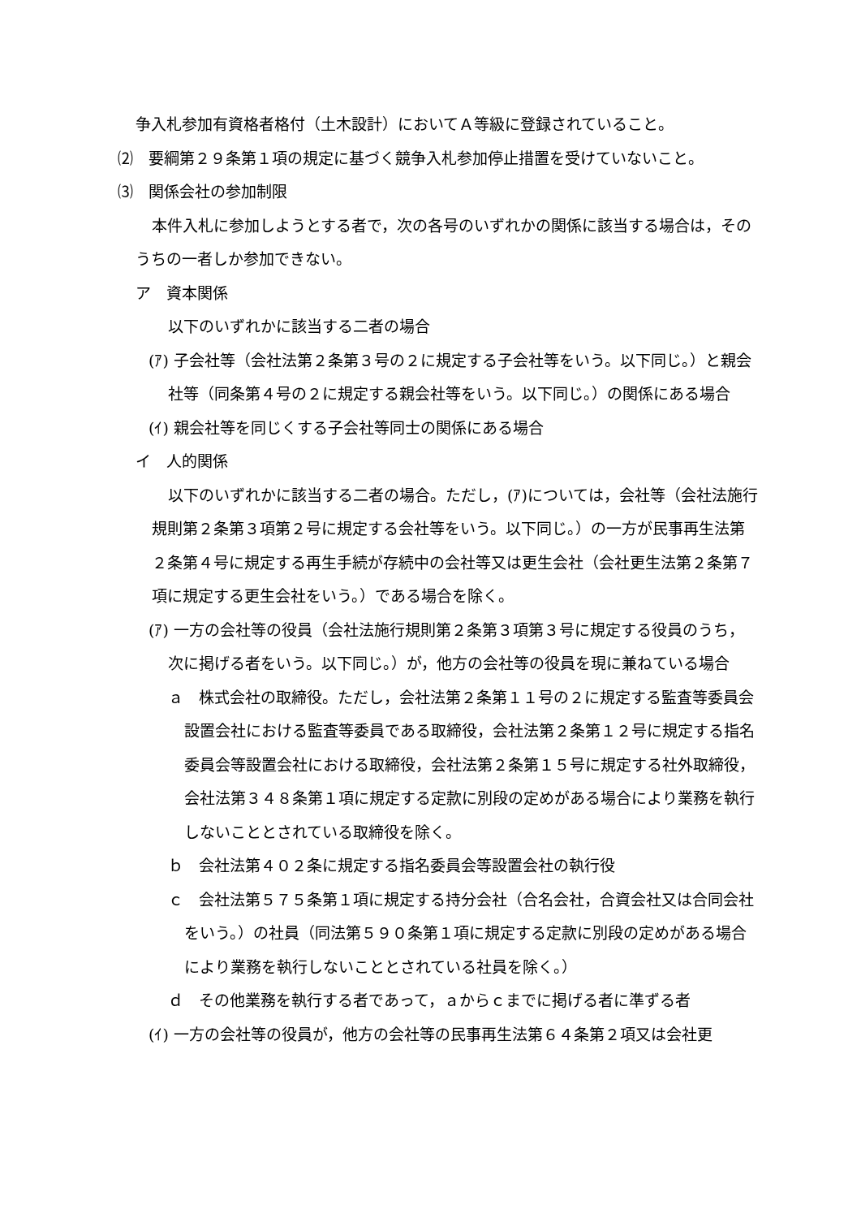争入札参加有資格者格付（土木設計）においてＡ等級に登録されていること。
⑵　要綱第２９条第１項の規定に基づく競争入札参加停止措置を受けていないこと。
⑶　関係会社の参加制限
本件入札に参加しようとする者で，次の各号のいずれかの関係に該当する場合は，そのうちの一者しか参加できない。
ア　資本関係
以下のいずれかに該当する二者の場合
(ｱ) 子会社等（会社法第２条第３号の２に規定する子会社等をいう。以下同じ。）と親会社等（同条第４号の２に規定する親会社等をいう。以下同じ。）の関係にある場合
(ｲ) 親会社等を同じくする子会社等同士の関係にある場合
イ　人的関係
以下のいずれかに該当する二者の場合。ただし，(ｱ)については，会社等（会社法施行規則第２条第３項第２号に規定する会社等をいう。以下同じ。）の一方が民事再生法第２条第４号に規定する再生手続が存続中の会社等又は更生会社（会社更生法第２条第７項に規定する更生会社をいう。）である場合を除く。
(ｱ) 一方の会社等の役員（会社法施行規則第２条第３項第３号に規定する役員のうち，次に掲げる者をいう。以下同じ。）が，他方の会社等の役員を現に兼ねている場合
ａ　株式会社の取締役。ただし，会社法第２条第１１号の２に規定する監査等委員会設置会社における監査等委員である取締役，会社法第２条第１２号に規定する指名委員会等設置会社における取締役，会社法第２条第１５号に規定する社外取締役，会社法第３４８条第１項に規定する定款に別段の定めがある場合により業務を執行しないこととされている取締役を除く。
ｂ　会社法第４０２条に規定する指名委員会等設置会社の執行役
ｃ　会社法第５７５条第１項に規定する持分会社（合名会社，合資会社又は合同会社をいう。）の社員（同法第５９０条第１項に規定する定款に別段の定めがある場合により業務を執行しないこととされている社員を除く。）
ｄ　その他業務を執行する者であって，ａからｃまでに掲げる者に準ずる者
(ｲ) 一方の会社等の役員が，他方の会社等の民事再生法第６４条第２項又は会社更